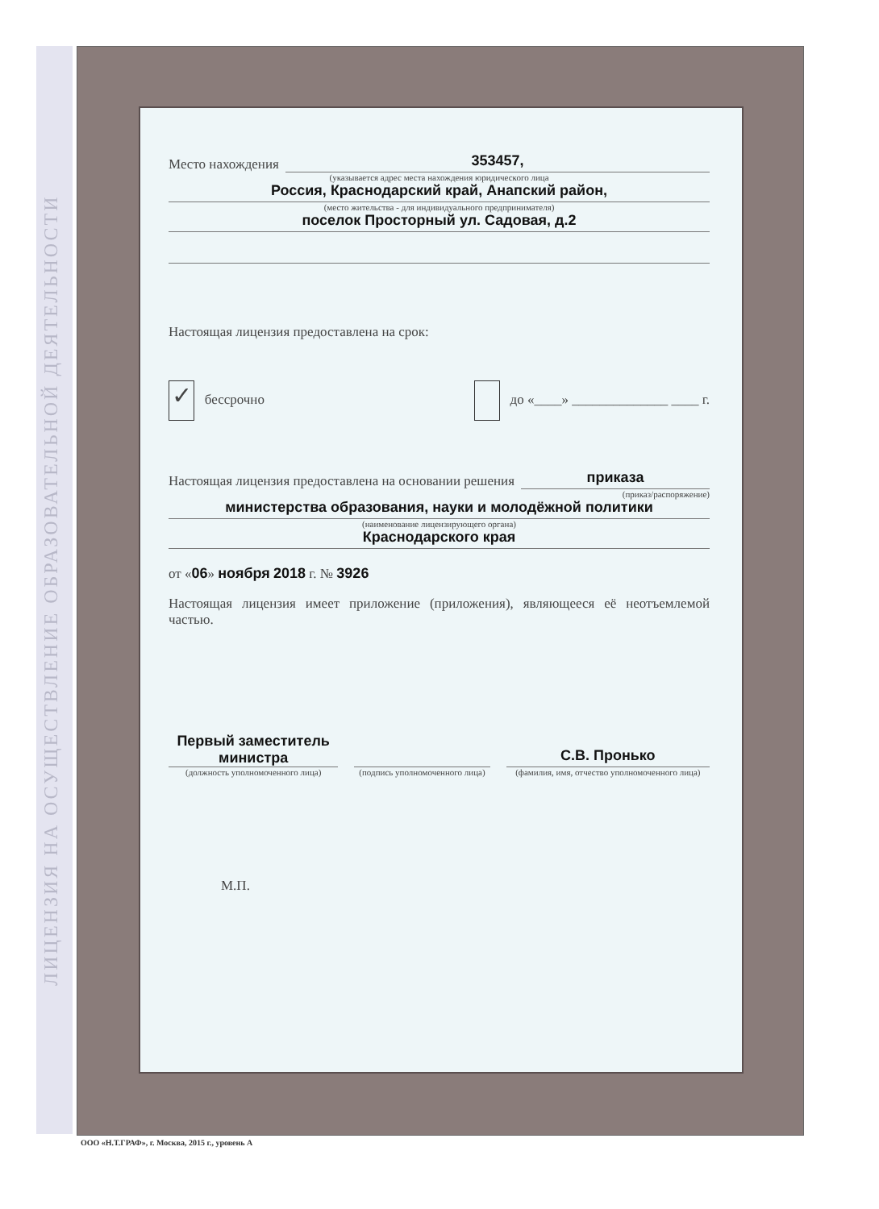ЛИЦЕНЗИЯ НА ОСУЩЕСТВЛЕНИЕ ОБРАЗОВАТЕЛЬНОЙ ДЕЯТЕЛЬНОСТИ
Место нахождения
353457,
(указывается адрес места нахождения юридического лица
Россия, Краснодарский край, Анапский район,
(место жительства - для индивидуального предпринимателя)
поселок Просторный ул. Садовая, д.2
Настоящая лицензия предоставлена на срок:
✓ бессрочно до «____» ______________ ____ г.
Настоящая лицензия предоставлена на основании решения
приказа
(приказ/распоряжение)
министерства образования, науки и молодёжной политики
(наименование лицензирующего органа)
Краснодарского края
от «06» ноября 2018 г. № 3926
Настоящая лицензия имеет приложение (приложения), являющееся её неотъемлемой частью.
Первый заместитель министра
(должность уполномоченного лица)
(подпись уполномоченного лица)
С.В. Пронько
(фамилия, имя, отчество уполномоченного лица)
М.П.
ООО «Н.Т.ГРАФ», г. Москва, 2015 г., уровень А